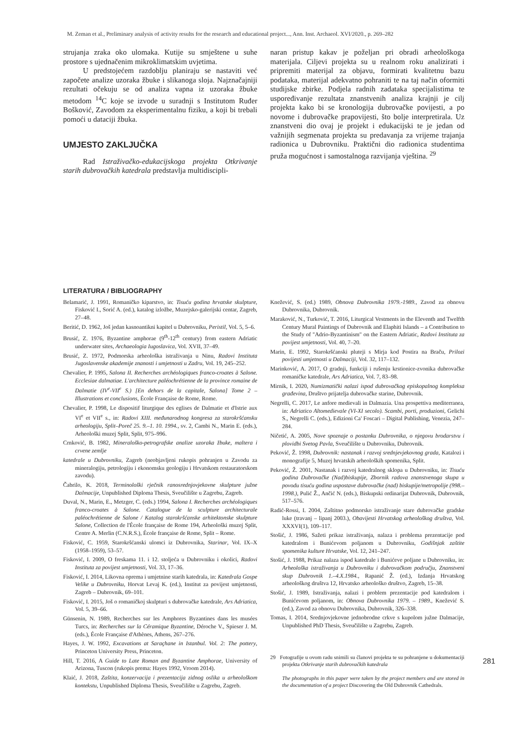M. Zeman et al., Preliminary analysis of activity results for the research and educational project..., Ann. Inst. Archaeol. XVI/2020., p. 269–282
strujanja zraka oko ulomaka. Kutije su smještene u suhe prostore s ujednačenim mikroklimatskim uvjetima.
U predstojećem razdoblju planiraju se nastaviti već započete analize uzoraka žbuke i slikanoga sloja. Najznačajniji rezultati očekuju se od analiza vapna iz uzoraka žbuke metodom <sup>14</sup>C koje se izvode u suradnji s Institutom Ruđer Bošković, Zavodom za eksperimentalnu fiziku, a koji bi trebali pomoći u dataciji žbuka.
UMJESTO ZAKLJUČKA
Rad Istraživačko-edukacijskoga projekta Otkrivanje starih dubrovačkih katedrala predstavlja multidiscipli-
naran pristup kakav je poželjan pri obradi arheološkoga materijala. Ciljevi projekta su u realnom roku analizirati i pripremiti materijal za objavu, formirati kvalitetnu bazu podataka, materijal adekvatno pohraniti te na taj način oformiti studijske zbirke. Podjela radnih zadataka specijalistima te uspoređivanje rezultata znanstvenih analiza krajnji je cilj projekta kako bi se kronologija dubrovačke povijesti, a po novome i dubrovačke prapovijesti, što bolje interpretirala. Uz znanstveni dio ovaj je projekt i edukacijski te je jedan od važnijih segmenata projekta su predavanja za vrijeme trajanja radionica u Dubrovniku. Praktični dio radionica studentima pruža mogućnost i samostalnoga razvijanja vještina. <sup>29</sup>
LITERATURA / BIBLIOGRAPHY
Belamarić, J. 1991, Romaničko kiparstvo, in: Tisuću godina hrvatske skulpture, Fisković I., Sorić A. (ed.), katalog izložbe, Muzejsko-galerijski centar, Zagreb, 27–48.
Beritić, D. 1962, Još jedan kasnoantikni kapitel u Dubrovniku, Peristil, Vol. 5, 5–6.
Brusić, Z. 1976, Byzantine amphorae (9<sup>th</sup>-12<sup>th</sup> century) from eastern Adriatic underwater sites, Archaeologia Iugoslavica, Vol. XVII, 37–49.
Brusić, Z. 1972, Podmorska arheološka istraživanja u Ninu, Radovi Instituta Jugoslavenske akademije znanosti i umjetnosti u Zadru, Vol. 19, 245–252.
Chevalier, P. 1995, Salona II. Recherches archéologiques franco-croates à Salone. Ecclesiae dalmatiae. L'architecture paléochrétienne de la province romaine de Dalmatie (IV<sup>e</sup>-VII<sup>e</sup> S.) [En dehors de la capitale, Salona] Tome 2 – Illustrations et conclusions, École Française de Rome, Rome.
Chevalier, P. 1998, Le dispositif liturgique des eglises de Dalmatie et d'Istrie aux VI<sup>e</sup> et VII<sup>e</sup> s., in: Radovi XIII. međunarodnog kongresa za starokršćansku arheologiju, Split–Poreč 25. 9.–1. 10. 1994., sv. 2, Cambi N., Marin E. (eds.), Arheološki muzej Split, Split, 975–996.
Crnković, B. 1982, Mineraloško-petrografske analize uzoraka žbuke, maltera i crvene zemlje
katedrale u Dubrovniku, Zagreb (neobjavljeni rukopis pohranjen u Zavodu za mineralogiju, petrologiju i ekonomsku geologiju i Hrvatskom restauratorskom zavodu).
Čabrilo, K. 2018, Terminološki rječnik ranosrednjovjekovne skulpture južne Dalmacije, Unpublished Diploma Thesis, Sveučilište u Zagrebu, Zagreb.
Duval, N., Marin, E., Metzger, C. (eds.) 1994, Salona I. Recherches archéologiques franco-croates à Salone. Catalogue de la sculpture architecturale paléochrétienne de Salone / Katalog starokršćanske arhitektonske skulpture Salone, Collection de l'École française de Rome 194, Arheološki muzej Split, Centre A. Merlin (C.N.R.S.), École française de Rome, Split – Rome.
Fisković, C. 1959, Starokršćanski ulomci iz Dubrovnika, Starinar, Vol. IX–X (1958–1959), 53–57.
Fisković, I. 2009, O freskama 11. i 12. stoljeća u Dubrovniku i okolici, Radovi Instituta za povijest umjetnosti, Vol. 33, 17–36.
Fisković, I. 2014, Likovna oprema i umjetnine starih katedrala, in: Katedrala Gospe Velike u Dubrovniku, Horvat Levaj K. (ed.), Institut za povijest umjetnosti, Zagreb – Dubrovnik, 69–101.
Fisković, I. 2015, Još o romaničkoj skulpturi s dubrovačke katedrale, Ars Adriatica, Vol. 5, 39–66.
Günsenin, N. 1989, Recherches sur les Amphores Byzantines dans les musées Turcs, in: Recherches sur la Céramique Byzantine, Déroche V., Spieser J. M. (eds.), École Française d'Athènes, Athens, 267–276.
Hayes, J. W. 1992, Excavations at Saraçhane in Istanbul. Vol. 2: The pottery, Princeton University Press, Princeton.
Hill, T. 2016, A Guide to Late Roman and Byzantine Amphorae, University of Arizona, Tuscon (rukopis prema: Hayes 1992, Vroom 2014).
Klaić, J. 2018, Zaštita, konzervacija i prezentacija zidnog oslika u arheološkom kontekstu, Unpublished Diploma Thesis, Sveučilište u Zagrebu, Zagreb.
Knežević, S. (ed.) 1989, Obnova Dubrovnika 1979.-1989., Zavod za obnovu Dubrovnika, Dubrovnik.
Maraković, N., Turković, T. 2016, Liturgical Vestments in the Eleventh and Twelfth Century Mural Paintings of Dubrovnik and Elaphiti Islands – a Contribution to the Study of "Adrio-Byzantinism" on the Eastern Adriatic, Radovi Instituta za povijest umjetnosti, Vol. 40, 7–20.
Marin, E. 1992, Starokršćanski pluteji s Mirja kod Postira na Braču, Prilozi povijesti umjetnosti u Dalmaciji, Vol. 32, 117–132.
Marinković, A. 2017, O gradnji, funkciji i rušenju krstionice-zvonika dubrovačke romaničke katedrale, Ars Adriatica, Vol. 7, 83–98.
Mirnik, I. 2020, Numizmatički nalazi ispod dubrovačkog episkopalnog kompleksa građevina, Društvo prijatelja dubrovačke starine, Dubrovnik.
Negrelli, C. 2017, Le anfore medievali in Dalmazia. Una prospettiva mediterranea, in: Adriatico Altomedievale (VI-XI secolo). Scambi, porti, produzioni, Gelichi S., Negrelli C. (eds.), Edizioni Ca' Foscari – Digital Publishing, Venezia, 247–284.
Ničetić, A. 2005, Nove spoznaje o postanku Dubrovnika, o njegovu brodarstvu i plovidbi Svetog Pavla, Sveučilište u Dubrovniku, Dubrovnik.
Peković, Ž. 1998, Dubrovnik: nastanak i razvoj srednjevjekovnog grada, Katalozi i monografije 5, Muzej hrvatskih arheoloških spomenika, Split.
Peković, Ž. 2001, Nastanak i razvoj katedralnog sklopa u Dubrovniku, in: Tisuću godina Dubrovačke (Nad)biskupije, Zbornik radova znanstvenoga skupa u povodu tisuću godina uspostave dubrovačke (nad) biskupije/metropolije (998.–1998.), Pulić Ž., Ančić N. (eds.), Biskupski ordinarijat Dubrovnik, Dubrovnik, 517–576.
Radić-Rossi, I. 2004, Zaštitno podmorsko istraživanje stare dubrovačke gradske luke (travanj – lipanj 2003.), Obavijesti Hrvatskog arheološkog društva, Vol. XXXVI(1), 109–117.
Stošić, J. 1986, Sažeti prikaz istraživanja, nalaza i problema prezentacije pod katedralom i Bunićevom poljanom u Dubrovniku, Godišnjak zaštite spomenika kulture Hrvatske, Vol. 12, 241–247.
Stošić, J. 1988, Prikaz nalaza ispod katedrale i Bunićeve poljane u Dubrovniku, in: Arheološka istraživanja u Dubrovniku i dubrovačkom području, Znanstveni skup Dubrovnik 1.–4.X.1984., Rapanić Ž. (ed.), Izdanja Hrvatskog arheološkog društva 12, Hrvatsko arheološko društvo, Zagreb, 15–38.
Stošić, J. 1989, Istraživanja, nalazi i problem prezentacije pod katedralom i Bunićevom poljanom, in: Obnova Dubrovnika 1979. – 1989., Knežević S. (ed.), Zavod za obnovu Dubrovnika, Dubrovnik, 326–338.
Tomas, I. 2014, Srednjovjekovne jednobrodne crkve s kupolom južne Dalmacije, Unpublished PhD Thesis, Sveučilište u Zagrebu, Zagreb.
29 Fotografije u ovom radu snimili su članovi projekta te su pohranjene u dokumentaciji projekta Otkrivanje starih dubrovačkih katedrala
The photographs in this paper were taken by the project members and are stored in the documentation of a project Discovering the Old Dubrovnik Cathedrals.
281